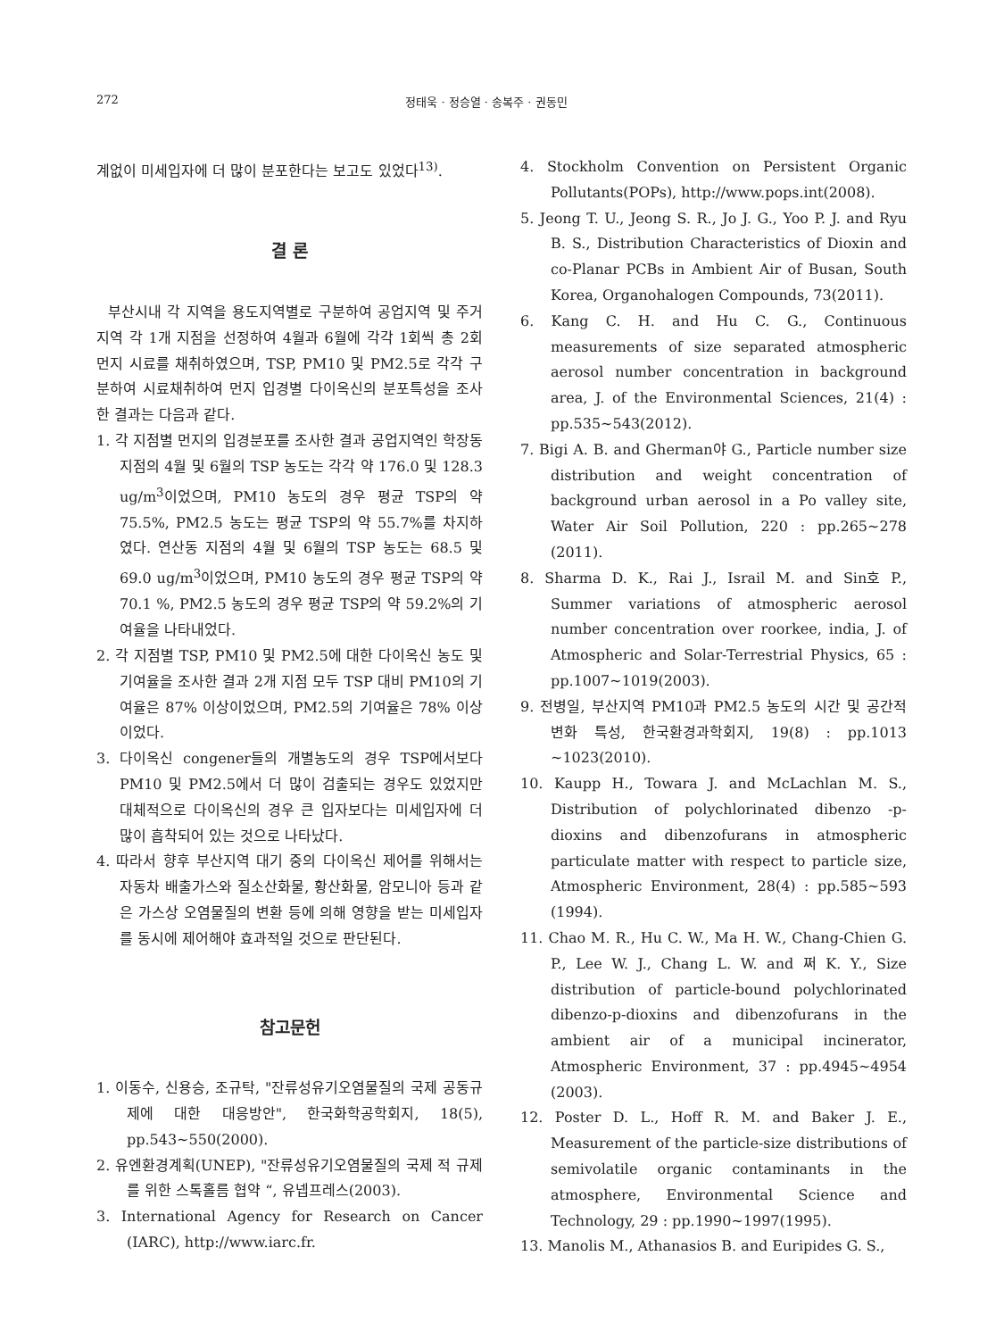272 정태욱 · 정승열 · 송복주 · 권동민
계없이 미세입자에 더 많이 분포한다는 보고도 있었다<sup>13)</sup>.
결 론
부산시내 각 지역을 용도지역별로 구분하여 공업지역 및 주거지역 각 1개 지점을 선정하여 4월과 6월에 각각 1회씩 총 2회 먼지 시료를 채취하였으며, TSP, PM10 및 PM2.5로 각각 구분하여 시료채취하여 먼지 입경별 다이옥신의 분포특성을 조사한 결과는 다음과 같다.
1. 각 지점별 먼지의 입경분포를 조사한 결과 공업지역인 학장동 지점의 4월 및 6월의 TSP 농도는 각각 약 176.0 및 128.3 ug/m<sup>3</sup>이었으며, PM10 농도의 경우 평균 TSP의 약 75.5%, PM2.5 농도는 평균 TSP의 약 55.7%를 차지하였다. 연산동 지점의 4월 및 6월의 TSP 농도는 68.5 및 69.0 ug/m<sup>3</sup>이었으며, PM10 농도의 경우 평균 TSP의 약 70.1 %, PM2.5 농도의 경우 평균 TSP의 약 59.2%의 기여율을 나타내었다.
2. 각 지점별 TSP, PM10 및 PM2.5에 대한 다이옥신 농도 및 기여율을 조사한 결과 2개 지점 모두 TSP 대비 PM10의 기여율은 87% 이상이었으며, PM2.5의 기여율은 78% 이상이었다.
3. 다이옥신 congener들의 개별농도의 경우 TSP에서보다 PM10 및 PM2.5에서 더 많이 검출되는 경우도 있었지만 대체적으로 다이옥신의 경우 큰 입자보다는 미세입자에 더 많이 흡착되어 있는 것으로 나타났다.
4. 따라서 향후 부산지역 대기 중의 다이옥신 제어를 위해서는 자동차 배출가스와 질소산화물, 황산화물, 암모니아 등과 같은 가스상 오염물질의 변환 등에 의해 영향을 받는 미세입자를 동시에 제어해야 효과적일 것으로 판단된다.
참고문헌
1. 이동수, 신용승, 조규탁, "잔류성유기오염물질의 국제 공동규제에 대한 대응방안", 한국화학공학회지, 18(5), pp.543~550(2000).
2. 유엔환경계획(UNEP), "잔류성유기오염물질의 국제 적 규제를 위한 스톡홀름 협약 “, 유넵프레스(2003).
3. International Agency for Research on Cancer (IARC), http://www.iarc.fr.
4. Stockholm Convention on Persistent Organic Pollutants(POPs), http://www.pops.int(2008).
5. Jeong T. U., Jeong S. R., Jo J. G., Yoo P. J. and Ryu B. S., Distribution Characteristics of Dioxin and co-Planar PCBs in Ambient Air of Busan, South Korea, Organohalogen Compounds, 73(2011).
6. Kang C. H. and Hu C. G., Continuous measurements of size separated atmospheric aerosol number concentration in background area, J. of the Environmental Sciences, 21(4) : pp.535~543(2012).
7. Bigi A. B. and Gherman야 G., Particle number size distribution and weight concentration of background urban aerosol in a Po valley site, Water Air Soil Pollution, 220 : pp.265~278 (2011).
8. Sharma D. K., Rai J., Israil M. and Sin호 P., Summer variations of atmospheric aerosol number concentration over roorkee, india, J. of Atmospheric and Solar-Terrestrial Physics, 65 : pp.1007~1019(2003).
9. 전병일, 부산지역 PM10과 PM2.5 농도의 시간 및 공간적 변화 특성, 한국환경과학회지, 19(8) : pp.1013 ~1023(2010).
10. Kaupp H., Towara J. and McLachlan M. S., Distribution of polychlorinated dibenzo -p-dioxins and dibenzofurans in atmospheric particulate matter with respect to particle size, Atmospheric Environment, 28(4) : pp.585~593 (1994).
11. Chao M. R., Hu C. W., Ma H. W., Chang-Chien G. P., Lee W. J., Chang L. W. and 쩌 K. Y., Size distribution of particle-bound polychlorinated dibenzo-p-dioxins and dibenzofurans in the ambient air of a municipal incinerator, Atmospheric Environment, 37 : pp.4945~4954 (2003).
12. Poster D. L., Hoff R. M. and Baker J. E., Measurement of the particle-size distributions of semivolatile organic contaminants in the atmosphere, Environmental Science and Technology, 29 : pp.1990~1997(1995).
13. Manolis M., Athanasios B. and Euripides G. S.,